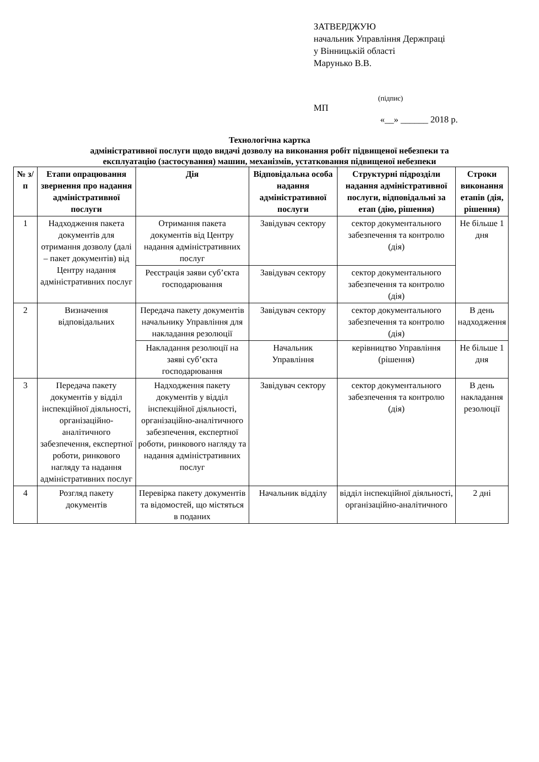ЗАТВЕРДЖУЮ
начальник Управління Держпраці
у Вінницькій області
Марунько В.В.
(підпис)
МП
«__» ______ 2018 р.
Технологічна картка
адміністративної послуги щодо видачі дозволу на виконання робіт підвищеної небезпеки та
експлуатацію (застосування) машин, механізмів, устатковання підвищеної небезпеки
| № з/п | Етапи опрацювання звернення про надання адміністративної послуги | Дія | Відповідальна особа надання адміністративної послуги | Структурні підрозділи надання адміністративної послуги, відповідальні за етап (дію, рішення) | Строки виконання етапів (дія, рішення) |
| --- | --- | --- | --- | --- | --- |
| 1 | Надходження пакета документів для отримання дозволу (далі – пакет документів) від Центру надання адміністративних послуг | Отримання пакета документів від Центру надання адміністративних послуг | Завідувач сектору | сектор документального забезпечення та контролю (дія) | Не більше 1 дня |
| | | Реєстрація заяви суб’єкта господарювання | Завідувач сектору | сектор документального забезпечення та контролю (дія) | |
| 2 | Визначення відповідальних | Передача пакету документів начальнику Управління для накладання резолюції | Завідувач сектору | сектор документального забезпечення та контролю (дія) | В день надходження |
| | | Накладання резолюції на заяві суб’єкта господарювання | Начальник Управління | керівництво Управління (рішення) | Не більше 1 дня |
| 3 | Передача пакету документів у відділ інспекційної діяльності, організаційно-аналітичного забезпечення, експертної роботи, ринкового нагляду та надання адміністративних послуг | Надходження пакету документів у відділ інспекційної діяльності, організаційно-аналітичного забезпечення, експертної роботи, ринкового нагляду та надання адміністративних послуг | Завідувач сектору | сектор документального забезпечення та контролю (дія) | В день накладання резолюції |
| 4 | Розгляд пакету документів | Перевірка пакету документів та відомостей, що містяться в поданих | Начальник відділу | відділ інспекційної діяльності, організаційно-аналітичного | 2 дні |